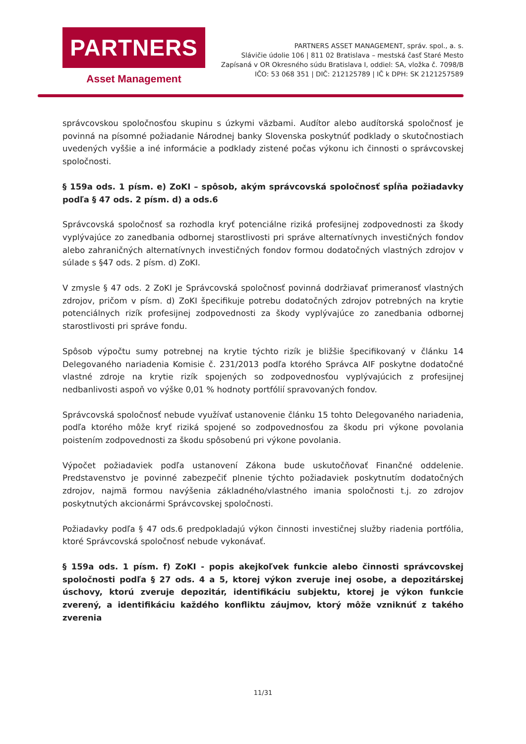PARTNERS
Asset Management
PARTNERS ASSET MANAGEMENT, správ. spol., a. s.
Slávičie údolie 106 | 811 02 Bratislava – mestská časť Staré Mesto
Zapísaná v OR Okresného súdu Bratislava I, oddiel: SA, vložka č. 7098/B
IČO: 53 068 351 | DIČ: 212125789 | IČ k DPH: SK 2121257589
správcovskou spoločnosťou skupinu s úzkymi väzbami. Audítor alebo audítorská spoločnosť je povinná na písomné požiadanie Národnej banky Slovenska poskytnúť podklady o skutočnostiach uvedených vyššie a iné informácie a podklady zistené počas výkonu ich činnosti o správcovskej spoločnosti.
§ 159a ods. 1 písm. e) ZoKI – spôsob, akým správcovská spoločnosť spĺňa požiadavky podľa § 47 ods. 2 písm. d) a ods.6
Správcovská spoločnosť sa rozhodla kryť potenciálne riziká profesijnej zodpovednosti za škody vyplývajúce zo zanedbania odbornej starostlivosti pri správe alternatívnych investičných fondov alebo zahraničných alternatívnych investičných fondov formou dodatočných vlastných zdrojov v súlade s §47 ods. 2 písm. d) ZoKI.
V zmysle § 47 ods. 2 ZoKI je Správcovská spoločnosť povinná dodržiavať primeranosť vlastných zdrojov, pričom v písm. d) ZoKI špecifikuje potrebu dodatočných zdrojov potrebných na krytie potenciálnych rizík profesijnej zodpovednosti za škody vyplývajúce zo zanedbania odbornej starostlivosti pri správe fondu.
Spôsob výpočtu sumy potrebnej na krytie týchto rizík je bližšie špecifikovaný v článku 14 Delegovaného nariadenia Komisie č. 231/2013 podľa ktorého Správca AIF poskytne dodatočné vlastné zdroje na krytie rizík spojených so zodpovednosťou vyplývajúcich z profesijnej nedbanlivosti aspoň vo výške 0,01 % hodnoty portfólií spravovaných fondov.
Správcovská spoločnosť nebude využívať ustanovenie článku 15 tohto Delegovaného nariadenia, podľa ktorého môže kryť riziká spojené so zodpovednosťou za škodu pri výkone povolania poistením zodpovednosti za škodu spôsobenú pri výkone povolania.
Výpočet požiadaviek podľa ustanovení Zákona bude uskutočňovať Finančné oddelenie. Predstavenstvo je povinné zabezpečiť plnenie týchto požiadaviek poskytnutím dodatočných zdrojov, najmä formou navýšenia základného/vlastného imania spoločnosti t.j. zo zdrojov poskytnutých akcionármi Správcovskej spoločnosti.
Požiadavky podľa § 47 ods.6 predpokladajú výkon činnosti investičnej služby riadenia portfólia, ktoré Správcovská spoločnosť nebude vykonávať.
§ 159a ods. 1 písm. f) ZoKI - popis akejkoľvek funkcie alebo činnosti správcovskej spoločnosti podľa § 27 ods. 4 a 5, ktorej výkon zveruje inej osobe, a depozitárskej úschovy, ktorú zveruje depozitár, identifikáciu subjektu, ktorej je výkon funkcie zverený, a identifikáciu každého konfliktu záujmov, ktorý môže vzniknúť z takého zverenia
11/31